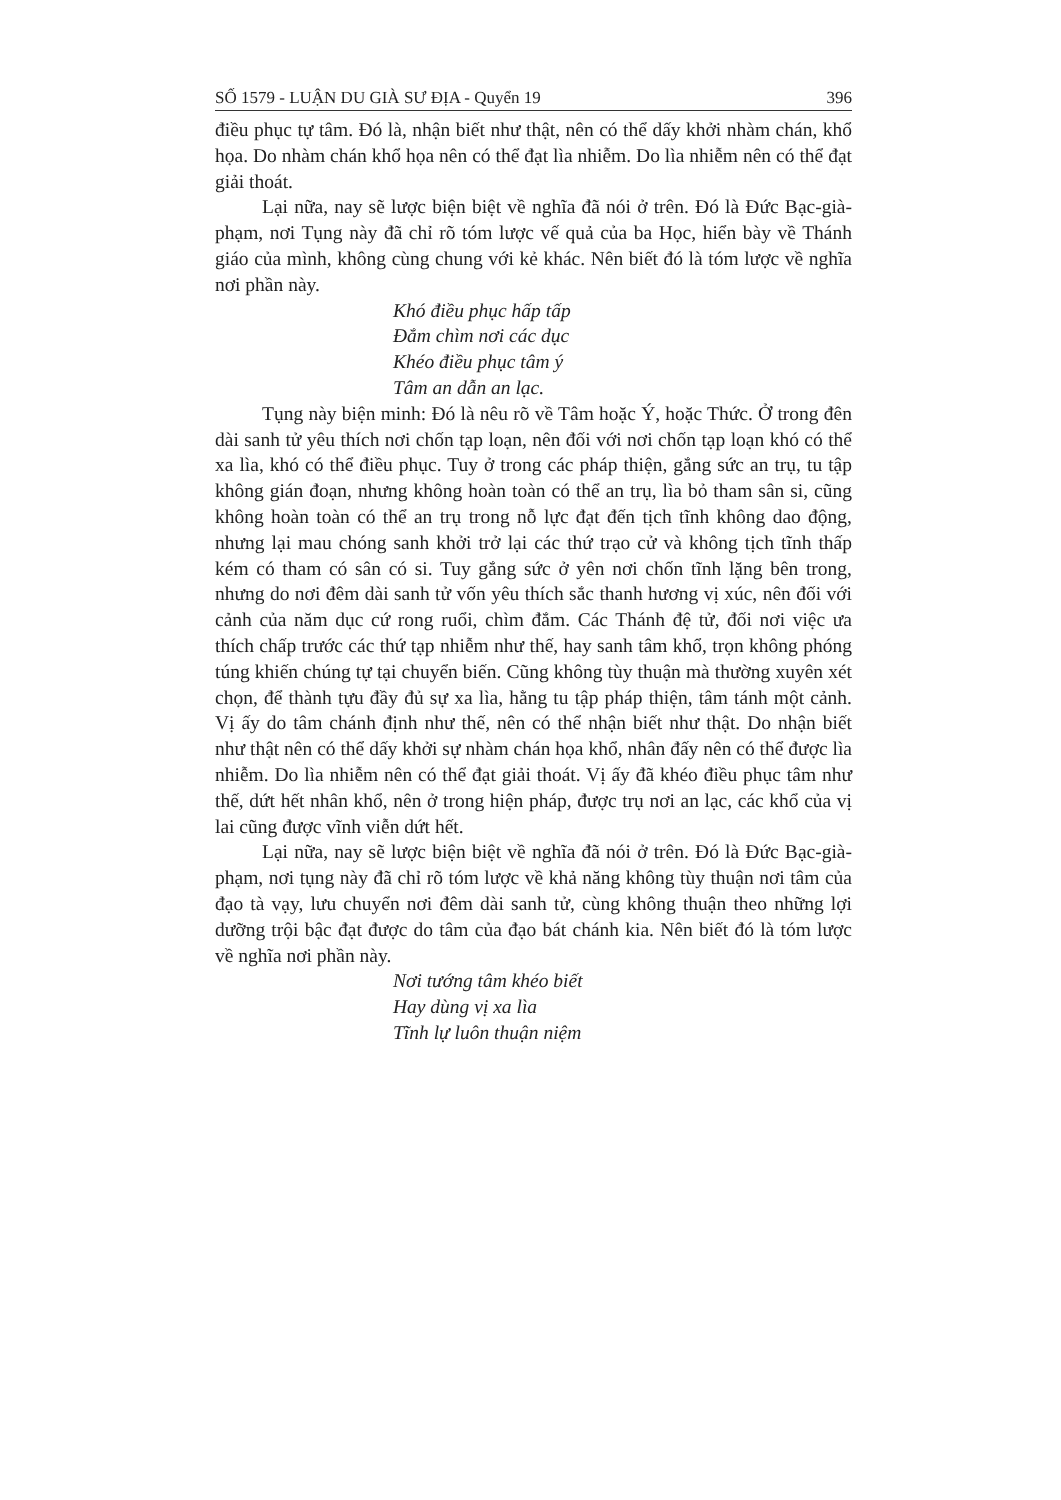SỐ 1579 - LUẬN DU GIÀ SƯ ĐỊA - Quyển 19 396
điều phục tự tâm. Đó là, nhận biết như thật, nên có thể dấy khởi nhàm chán, khổ họa. Do nhàm chán khổ họa nên có thể đạt lìa nhiễm. Do lìa nhiễm nên có thể đạt giải thoát.
Lại nữa, nay sẽ lược biện biệt về nghĩa đã nói ở trên. Đó là Đức Bạc-già-phạm, nơi Tụng này đã chỉ rõ tóm lược vế quả của ba Học, hiển bày về Thánh giáo của mình, không cùng chung với kẻ khác. Nên biết đó là tóm lược về nghĩa nơi phần này.
Khó điều phục hấp tấp
Đắm chìm nơi các dục
Khéo điều phục tâm ý
Tâm an dẫn an lạc.
Tụng này biện minh: Đó là nêu rõ về Tâm hoặc Ý, hoặc Thức. Ở trong đên dài sanh tử yêu thích nơi chốn tạp loạn, nên đối với nơi chốn tạp loạn khó có thể xa lìa, khó có thể điều phục. Tuy ở trong các pháp thiện, gắng sức an trụ, tu tập không gián đoạn, nhưng không hoàn toàn có thể an trụ, lìa bỏ tham sân si, cũng không hoàn toàn có thể an trụ trong nỗ lực đạt đến tịch tĩnh không dao động, nhưng lại mau chóng sanh khởi trở lại các thứ trạo cử và không tịch tĩnh thấp kém có tham có sân có si. Tuy gắng sức ở yên nơi chốn tĩnh lặng bên trong, nhưng do nơi đêm dài sanh tử vốn yêu thích sắc thanh hương vị xúc, nên đối với cảnh của năm dục cứ rong ruổi, chìm đắm. Các Thánh đệ tử, đối nơi việc ưa thích chấp trước các thứ tạp nhiễm như thế, hay sanh tâm khổ, trọn không phóng túng khiến chúng tự tại chuyển biến. Cũng không tùy thuận mà thường xuyên xét chọn, để thành tựu đầy đủ sự xa lìa, hằng tu tập pháp thiện, tâm tánh một cảnh. Vị ấy do tâm chánh định như thế, nên có thể nhận biết như thật. Do nhận biết như thật nên có thể dấy khởi sự nhàm chán họa khổ, nhân đấy nên có thể được lìa nhiễm. Do lìa nhiễm nên có thể đạt giải thoát. Vị ấy đã khéo điều phục tâm như thế, dứt hết nhân khổ, nên ở trong hiện pháp, được trụ nơi an lạc, các khổ của vị lai cũng được vĩnh viễn dứt hết.
Lại nữa, nay sẽ lược biện biệt về nghĩa đã nói ở trên. Đó là Đức Bạc-già-phạm, nơi tụng này đã chỉ rõ tóm lược về khả năng không tùy thuận nơi tâm của đạo tà vạy, lưu chuyển nơi đêm dài sanh tử, cùng không thuận theo những lợi dưỡng trội bậc đạt được do tâm của đạo bát chánh kia. Nên biết đó là tóm lược về nghĩa nơi phần này.
Nơi tướng tâm khéo biết
Hay dùng vị xa lìa
Tĩnh lự luôn thuận niệm